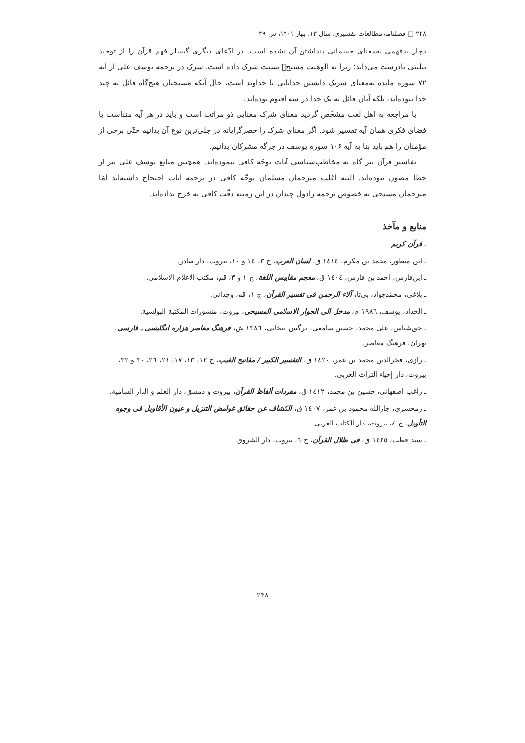۲۴۸ □ فصلنامه مطالعات تفسیری، سال ۱۳، بهار ۱۴۰۱، ش ۴۹
دچار بدفهمی به‌معنای جسمانی پنداشتن آن نشده است. در ادّعای دیگری گیسلر فهم قرآن را از توحید تثلیثی نادرست می‌داند؛ زیرا به الوهیت مسیح﷑ نسبت شرک داده است. شرک در ترجمه یوسف علی از آیه ۷۲ سوره مائده به‌معنای شریک دانستن خدایانی با خداوند است، حال آنکه مسیحیان هیچ‌گاه قائل به چند خدا نبوده‌اند، بلکه آنان قائل به یک خدا در سه اقنوم بوده‌اند.
با مراجعه به اهل لغت مشخّص گردید معنای شرک معنایی ذو مراتب است و باید در هر آیه متناسب با فضای فکری همان آیه تفسیر شود. اگر معنای شرک را حصرگرایانه در جلی‌ترین نوع آن بدانیم حتّی برخی از مؤمنان را هم باید بنا به آیه ۱۰۶ سوره یوسف در جرگه مشرکان بدانیم.
تفاسیر قرآن نیز گاه به مخاطب‌شناسی آیات توجّه کافی ننموده‌اند. همچنین منابع یوسف علی نیز از خطا مصون نبوده‌اند. البته اغلب مترجمان مسلمان توجّه کافی در ترجمه آیات احتجاج داشته‌اند امّا مترجمان مسیحی به خصوص ترجمه رادول چندان در این زمینه دقّت کافی به خرج نداده‌اند.
منابع و مآخذ
ـ قرآن کریم.
ـ ابن منظور، محمد بن مکرم، ١٤١٤ ق، لسان العرب، ج ٣، ١٤ و ١٠، بیروت، دار صادر.
ـ ابن‌فارس، احمد بن فارس، ١٤٠٤ ق، معجم مقاييس اللغة، ج ١ و ٣، قم، مكتب الاعلام الاسلامی.
ـ بلاغی، محمّدجواد، بی‌تا، آلاء الرحمن فی تفسير القرآن، ج ١، قم، وجدانی.
ـ الحداد، یوسف، ١٩٨٦ م، مدخل الی الحوار الاسلامی المسيحی، بيروت، منشورات المكتبة البولسية.
ـ حق‌شناس، علی محمد، حسین سامعی، نرگس انتخابی، ١٣٨٦ ش، فرهنگ معاصر هزاره انگلیسی ـ فارسی، تهران، فرهنگ معاصر.
ـ رازی، فخرالدین محمد بن عمر، ١٤٢٠ ق، التفسير الكبير / مفاتيح الغيب، ج ١٢، ١٣، ١٧، ٢١، ٢٦، ٣٠ و ٣٢، بیروت، دار إحياء التراث العربی.
ـ راغب اصفهانی، حسين بن محمد، ١٤١٢ ق، مفردات ألفاظ القرآن، بيروت و دمشق، دار العلم و الدار الشامية.
ـ زمخشری، جارالله محمود بن عمر، ١٤٠٧ ق، الكشاف عن حقائق غوامض التنزيل و عيون الأقاويل فی وجوه التأويل، ج ٤، بيروت، دار الكتاب العربی.
ـ سید قطب، ١٤٢٥ ق، فی ظلال القرآن، ج ٦، بیروت، دار الشروق.
۲۴۸